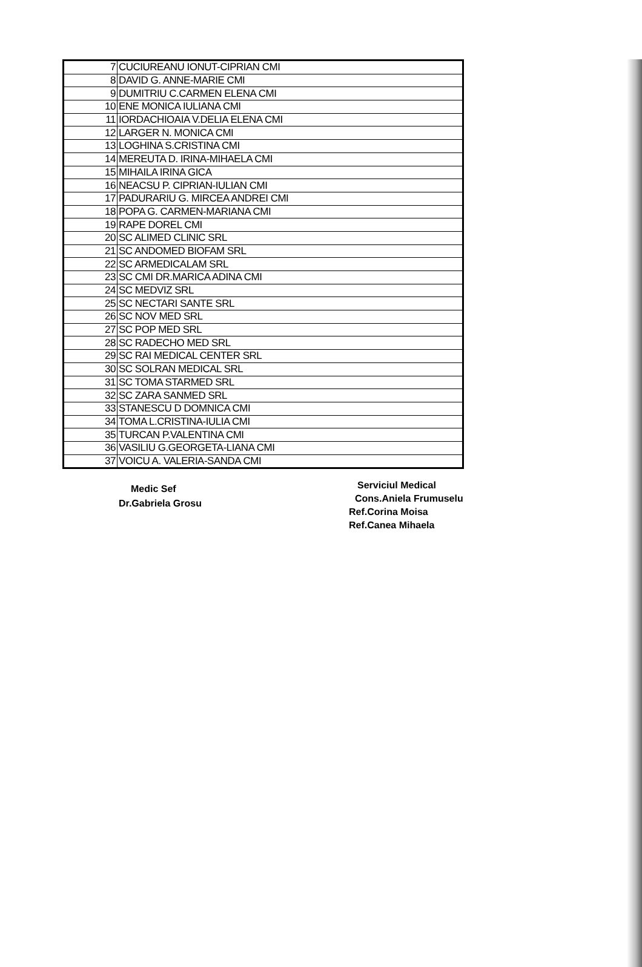| 7 | CUCIUREANU IONUT-CIPRIAN CMI |
| 8 | DAVID G. ANNE-MARIE CMI |
| 9 | DUMITRIU C.CARMEN ELENA CMI |
| 10 | ENE MONICA IULIANA CMI |
| 11 | IORDACHIOAIA V.DELIA ELENA CMI |
| 12 | LARGER N. MONICA CMI |
| 13 | LOGHINA S.CRISTINA CMI |
| 14 | MEREUTA D. IRINA-MIHAELA CMI |
| 15 | MIHAILA IRINA GICA |
| 16 | NEACSU P. CIPRIAN-IULIAN CMI |
| 17 | PADURARIU G. MIRCEA ANDREI CMI |
| 18 | POPA G. CARMEN-MARIANA CMI |
| 19 | RAPE DOREL CMI |
| 20 | SC ALIMED CLINIC SRL |
| 21 | SC ANDOMED BIOFAM SRL |
| 22 | SC ARMEDICALAM SRL |
| 23 | SC CMI DR.MARICA ADINA CMI |
| 24 | SC MEDVIZ SRL |
| 25 | SC NECTARI SANTE SRL |
| 26 | SC NOV MED SRL |
| 27 | SC POP MED SRL |
| 28 | SC RADECHO MED SRL |
| 29 | SC RAI MEDICAL CENTER SRL |
| 30 | SC SOLRAN MEDICAL SRL |
| 31 | SC TOMA STARMED SRL |
| 32 | SC ZARA SANMED SRL |
| 33 | STANESCU D DOMNICA CMI |
| 34 | TOMA L.CRISTINA-IULIA CMI |
| 35 | TURCAN P.VALENTINA CMI |
| 36 | VASILIU G.GEORGETA-LIANA CMI |
| 37 | VOICU A. VALERIA-SANDA CMI |
Medic Sef
Dr.Gabriela Grosu
Serviciul Medical
Cons.Aniela Frumuselu
Ref.Corina Moisa
Ref.Canea Mihaela